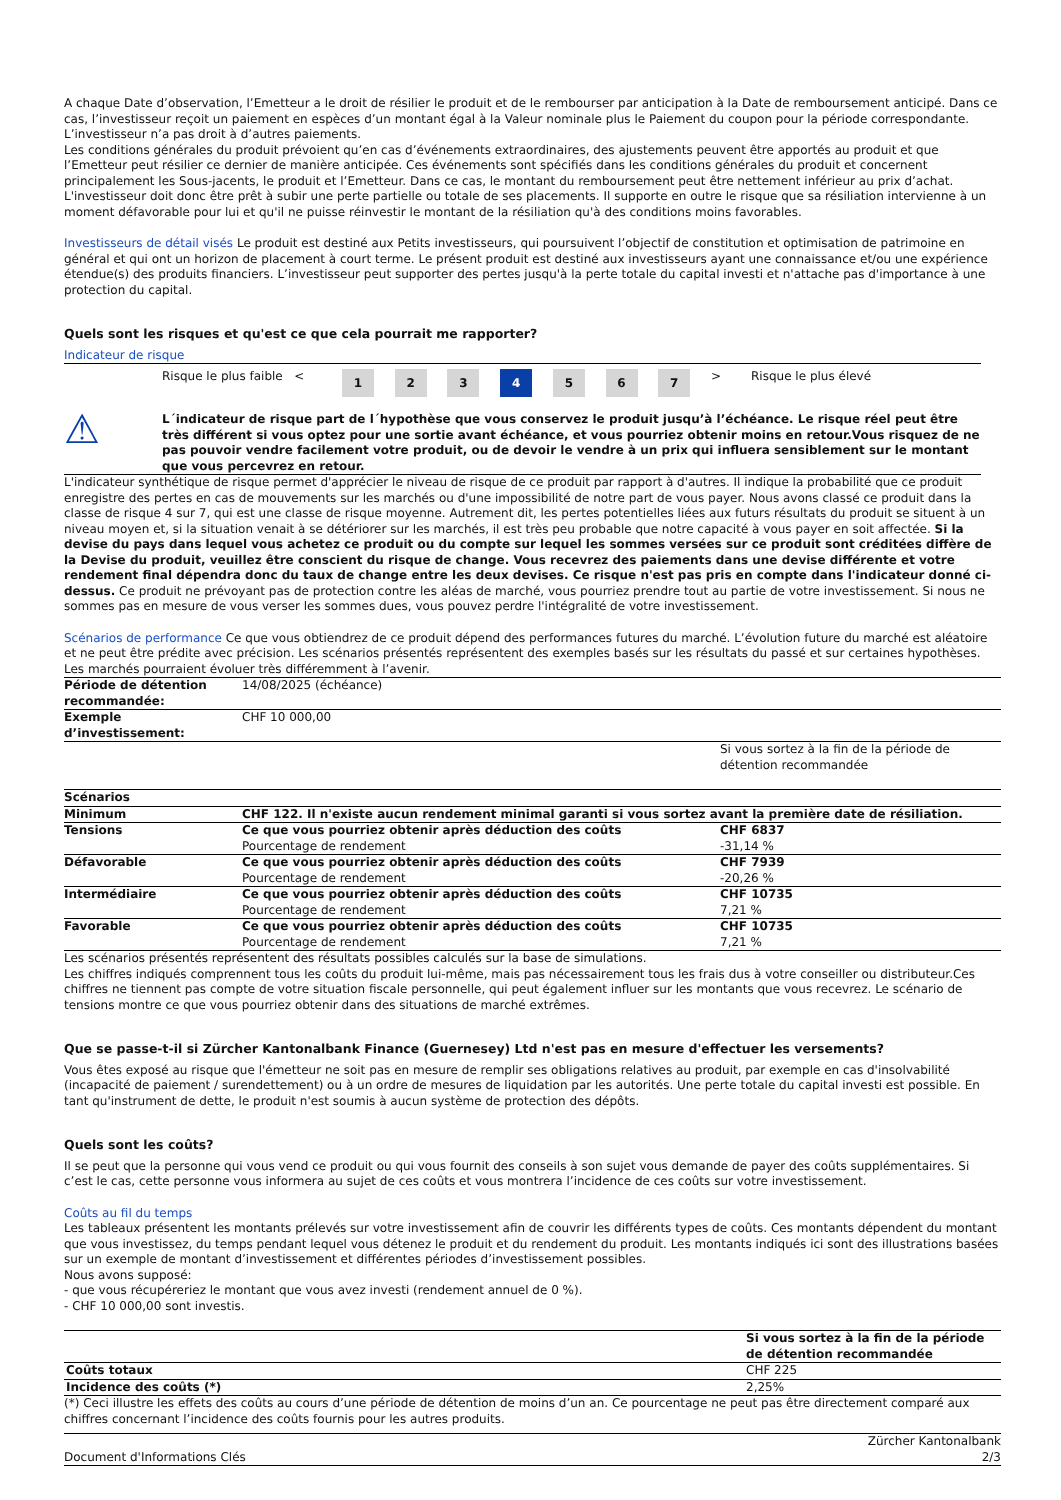A chaque Date d’observation, l’Emetteur a le droit de résilier le produit et de le rembourser par anticipation à la Date de remboursement anticipé. Dans ce cas, l’investisseur reçoit un paiement en espèces d’un montant égal à la Valeur nominale plus le Paiement du coupon pour la période correspondante. L’investisseur n’a pas droit à d’autres paiements.
Les conditions générales du produit prévoient qu’en cas d’événements extraordinaires, des ajustements peuvent être apportés au produit et que l’Emetteur peut résilier ce dernier de manière anticipée. Ces événements sont spécifiés dans les conditions générales du produit et concernent principalement les Sous-jacents, le produit et l’Emetteur. Dans ce cas, le montant du remboursement peut être nettement inférieur au prix d’achat. L'investisseur doit donc être prêt à subir une perte partielle ou totale de ses placements. Il supporte en outre le risque que sa résiliation intervienne à un moment défavorable pour lui et qu'il ne puisse réinvestir le montant de la résiliation qu'à des conditions moins favorables.
Investisseurs de détail visés Le produit est destiné aux Petits investisseurs, qui poursuivent l’objectif de constitution et optimisation de patrimoine en général et qui ont un horizon de placement à court terme. Le présent produit est destiné aux investisseurs ayant une connaissance et/ou une expérience étendue(s) des produits financiers. L’investisseur peut supporter des pertes jusqu'à la perte totale du capital investi et n'attache pas d'importance à une protection du capital.
Quels sont les risques et qu'est ce que cela pourrait me rapporter?
Indicateur de risque
| | Risque le plus faible < | 1 | 2 | 3 | 4 | 5 | 6 | 7 | > | Risque le plus élevé |
| ⚠ | L´indicateur de risque part de l´hypothèse que vous conservez le produit jusqu’à l’échéance. Le risque réel peut être très différent si vous optez pour une sortie avant échéance, et vous pourriez obtenir moins en retour.Vous risquez de ne pas pouvoir vendre facilement votre produit, ou de devoir le vendre à un prix qui influera sensiblement sur le montant que vous percevrez en retour. |
L'indicateur synthétique de risque permet d'apprécier le niveau de risque de ce produit par rapport à d'autres. Il indique la probabilité que ce produit enregistre des pertes en cas de mouvements sur les marchés ou d'une impossibilité de notre part de vous payer. Nous avons classé ce produit dans la classe de risque 4 sur 7, qui est une classe de risque moyenne. Autrement dit, les pertes potentielles liées aux futurs résultats du produit se situent à un niveau moyen et, si la situation venait à se détériorer sur les marchés, il est très peu probable que notre capacité à vous payer en soit affectée. Si la devise du pays dans lequel vous achetez ce produit ou du compte sur lequel les sommes versées sur ce produit sont créditées diffère de la Devise du produit, veuillez être conscient du risque de change. Vous recevrez des paiements dans une devise différente et votre rendement final dépendra donc du taux de change entre les deux devises. Ce risque n'est pas pris en compte dans l'indicateur donné ci-dessus. Ce produit ne prévoyant pas de protection contre les aléas de marché, vous pourriez prendre tout au partie de votre investissement. Si nous ne sommes pas en mesure de vous verser les sommes dues, vous pouvez perdre l'intégralité de votre investissement.
Scénarios de performance Ce que vous obtiendrez de ce produit dépend des performances futures du marché. L’évolution future du marché est aléatoire et ne peut être prédite avec précision. Les scénarios présentés représentent des exemples basés sur les résultats du passé et sur certaines hypothèses. Les marchés pourraient évoluer très différemment à l’avenir.
| Période de détention recommandée: | 14/08/2025 (échéance) | |
| Exemple d’investissement: | CHF 10 000,00 | |
| | | Si vous sortez à la fin de la période de détention recommandée |
| Scénarios | | |
| Minimum | CHF 122. Il n'existe aucun rendement minimal garanti si vous sortez avant la première date de résiliation. | |
| Tensions | Ce que vous pourriez obtenir après déduction des coûts Pourcentage de rendement | CHF 6837 -31,14 % |
| Défavorable | Ce que vous pourriez obtenir après déduction des coûts Pourcentage de rendement | CHF 7939 -20,26 % |
| Intermédiaire | Ce que vous pourriez obtenir après déduction des coûts Pourcentage de rendement | CHF 10735 7,21 % |
| Favorable | Ce que vous pourriez obtenir après déduction des coûts Pourcentage de rendement | CHF 10735 7,21 % |
Les scénarios présentés représentent des résultats possibles calculés sur la base de simulations.
Les chiffres indiqués comprennent tous les coûts du produit lui-même, mais pas nécessairement tous les frais dus à votre conseiller ou distributeur.Ces chiffres ne tiennent pas compte de votre situation fiscale personnelle, qui peut également influer sur les montants que vous recevrez. Le scénario de tensions montre ce que vous pourriez obtenir dans des situations de marché extrêmes.
Que se passe-t-il si Zürcher Kantonalbank Finance (Guernesey) Ltd n'est pas en mesure d'effectuer les versements?
Vous êtes exposé au risque que l'émetteur ne soit pas en mesure de remplir ses obligations relatives au produit, par exemple en cas d'insolvabilité (incapacité de paiement / surendettement) ou à un ordre de mesures de liquidation par les autorités. Une perte totale du capital investi est possible. En tant qu'instrument de dette, le produit n'est soumis à aucun système de protection des dépôts.
Quels sont les coûts?
Il se peut que la personne qui vous vend ce produit ou qui vous fournit des conseils à son sujet vous demande de payer des coûts supplémentaires. Si c’est le cas, cette personne vous informera au sujet de ces coûts et vous montrera l’incidence de ces coûts sur votre investissement.
Coûts au fil du temps
Les tableaux présentent les montants prélevés sur votre investissement afin de couvrir les différents types de coûts. Ces montants dépendent du montant que vous investissez, du temps pendant lequel vous détenez le produit et du rendement du produit. Les montants indiqués ici sont des illustrations basées sur un exemple de montant d’investissement et différentes périodes d’investissement possibles.
Nous avons supposé:
- que vous récupéreriez le montant que vous avez investi (rendement annuel de 0 %).
- CHF 10 000,00 sont investis.
| | Si vous sortez à la fin de la période de détention recommandée |
| Coûts totaux | CHF 225 |
| Incidence des coûts (*) | 2,25% |
(*) Ceci illustre les effets des coûts au cours d’une période de détention de moins d’un an. Ce pourcentage ne peut pas être directement comparé aux chiffres concernant l’incidence des coûts fournis pour les autres produits.
| Document d'Informations Clés | Zürcher Kantonalbank 2/3 |